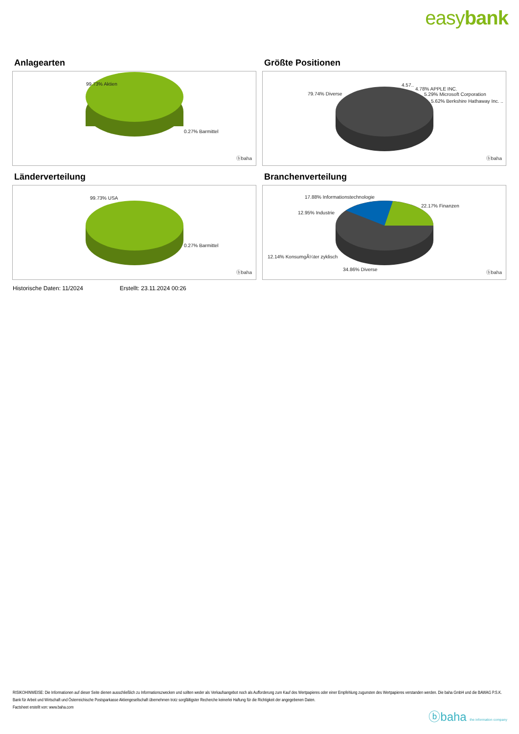easybank
Anlagearten
99.73% Aktien
0.27% Barmittel
ⓑbaha
Größte Positionen
79.74% Diverse
4.57..
4.78% APPLE INC.
5.29% Microsoft Corporation
5.62% Berkshire Hathaway Inc. ..
ⓑbaha
Länderverteilung
99.73% USA
0.27% Barmittel
ⓑbaha
Branchenverteilung
17.88% Informationstechnologie
22.17% Finanzen
12.95% Industrie
12.14% KonsumgÃ¼ter zyklisch
34.86% Diverse
ⓑbaha
Historische Daten: 11/2024 Erstellt: 23.11.2024 00:26
RISIKOHINWEISE: Die Informationen auf dieser Seite dienen ausschließlich zu Informationszwecken und sollten weder als Verkaufsangebot noch als Aufforderung zum Kauf des Wertpapieres oder einer Empfehlung zugunsten des Wertpapieres verstanden werden. Die baha GmbH und die BAWAG P.S.K. Bank für Arbeit und Wirtschaft und Österreichische Postsparkasse Aktiengesellschaft übernehmen trotz sorgfältigster Recherche keinerlei Haftung für die Richtigkeit der angegebenen Daten.
Factsheet erstellt von: www.baha.com
ⓑbaha the information company